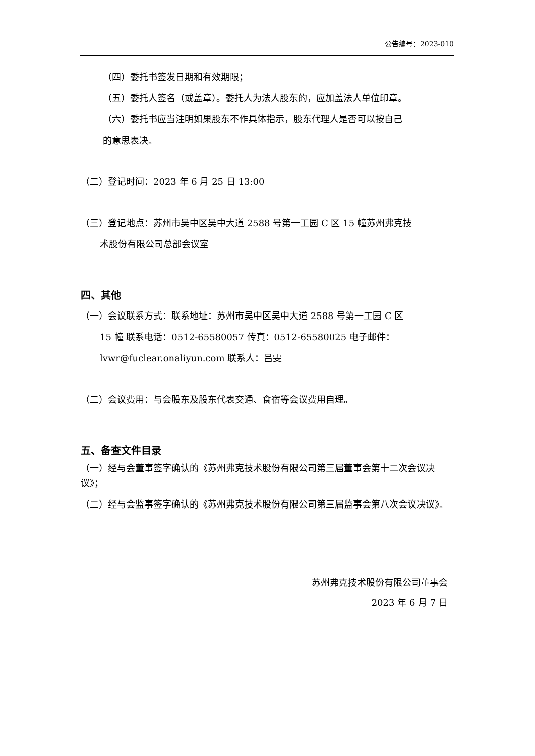公告编号：2023-010
（四）委托书签发日期和有效期限；
（五）委托人签名（或盖章）。委托人为法人股东的，应加盖法人单位印章。
（六）委托书应当注明如果股东不作具体指示，股东代理人是否可以按自己
的意思表决。
（二）登记时间：2023 年 6 月 25 日 13:00
（三）登记地点：苏州市吴中区吴中大道 2588 号第一工园 C 区 15 幢苏州弗克技
术股份有限公司总部会议室
四、其他
（一）会议联系方式：联系地址：苏州市吴中区吴中大道 2588 号第一工园 C 区
15 幢 联系电话：0512-65580057 传真：0512-65580025 电子邮件：
lvwr@fuclear.onaliyun.com 联系人：吕雯
（二）会议费用：与会股东及股东代表交通、食宿等会议费用自理。
五、备查文件目录
（一）经与会董事签字确认的《苏州弗克技术股份有限公司第三届董事会第十二次会议决议》；
（二）经与会监事签字确认的《苏州弗克技术股份有限公司第三届监事会第八次会议决议》。
苏州弗克技术股份有限公司董事会
2023 年 6 月 7 日